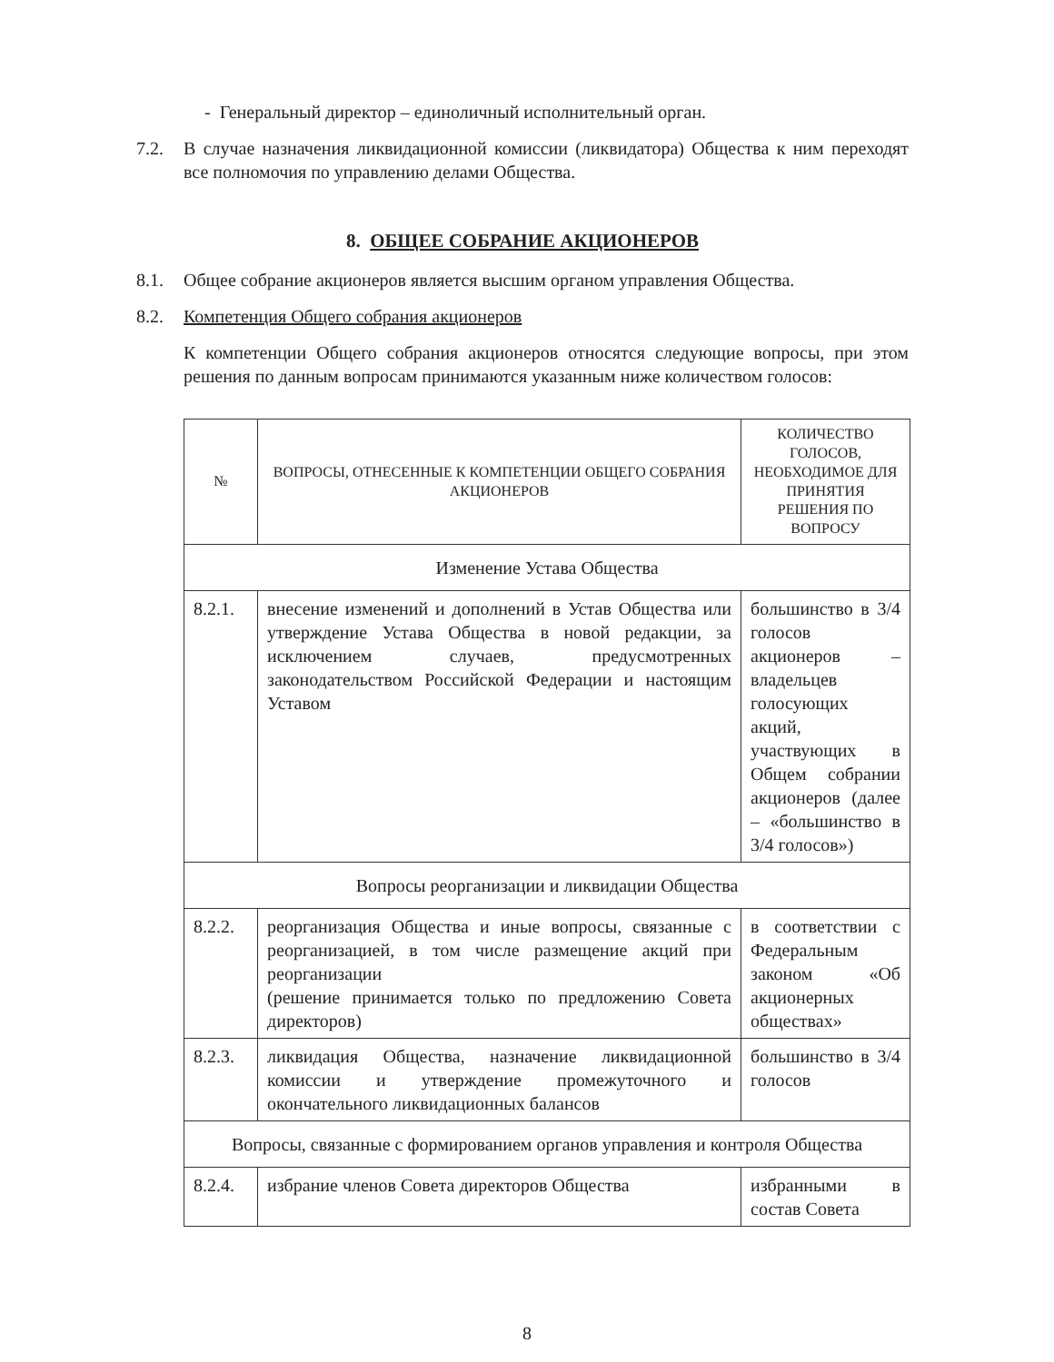- Генеральный директор – единоличный исполнительный орган.
7.2. В случае назначения ликвидационной комиссии (ликвидатора) Общества к ним переходят все полномочия по управлению делами Общества.
8. ОБЩЕЕ СОБРАНИЕ АКЦИОНЕРОВ
8.1. Общее собрание акционеров является высшим органом управления Общества.
8.2. Компетенция Общего собрания акционеров
К компетенции Общего собрания акционеров относятся следующие вопросы, при этом решения по данным вопросам принимаются указанным ниже количеством голосов:
| № | ВОПРОСЫ, ОТНЕСЕННЫЕ К КОМПЕТЕНЦИИ ОБЩЕГО СОБРАНИЯ АКЦИОНЕРОВ | КОЛИЧЕСТВО ГОЛОСОВ, НЕОБХОДИМОЕ ДЛЯ ПРИНЯТИЯ РЕШЕНИЯ ПО ВОПРОСУ |
| --- | --- | --- |
| Изменение Устава Общества | | |
| 8.2.1. | внесение изменений и дополнений в Устав Общества или утверждение Устава Общества в новой редакции, за исключением случаев, предусмотренных законодательством Российской Федерации и настоящим Уставом | большинство в 3/4 голосов акционеров – владельцев голосующих акций, участвующих в Общем собрании акционеров (далее – «большинство в 3/4 голосов») |
| Вопросы реорганизации и ликвидации Общества | | |
| 8.2.2. | реорганизация Общества и иные вопросы, связанные с реорганизацией, в том числе размещение акций при реорганизации (решение принимается только по предложению Совета директоров) | в соответствии с Федеральным законом «Об акционерных обществах» |
| 8.2.3. | ликвидация Общества, назначение ликвидационной комиссии и утверждение промежуточного и окончательного ликвидационных балансов | большинство в 3/4 голосов |
| Вопросы, связанные с формированием органов управления и контроля Общества | | |
| 8.2.4. | избрание членов Совета директоров Общества | избранными в состав Совета |
8